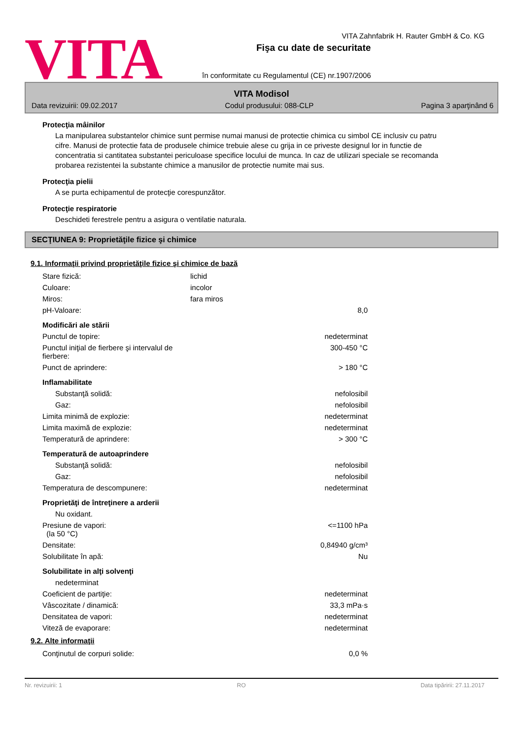VITA
VITA Zahnfabrik H. Rauter GmbH & Co. KG
Fişa cu date de securitate
în conformitate cu Regulamentul (CE) nr.1907/2006
VITA Modisol
Data revizuirii: 09.02.2017 Codul produsului: 088-CLP Pagina 3 aparţinând 6
Protecţia mâinilor
La manipularea substantelor chimice sunt permise numai manusi de protectie chimica cu simbol CE inclusiv cu patru cifre. Manusi de protectie fata de produsele chimice trebuie alese cu grija in ce priveste designul lor in functie de concentratia si cantitatea substantei periculoase specifice locului de munca. In caz de utilizari speciale se recomanda probarea rezistentei la substante chimice a manusilor de protectie numite mai sus.
Protecţia pielii
A se purta echipamentul de protecţie corespunzător.
Protecţie respiratorie
Deschideti ferestrele pentru a asigura o ventilatie naturala.
SECŢIUNEA 9: Proprietăţile fizice şi chimice
9.1. Informaţii privind proprietăţile fizice şi chimice de bază
| Stare fizică: | lichid | |
| Culoare: | incolor | |
| Miros: | fara miros | |
| pH-Valoare: | | 8,0 |
| Modificări ale stării | | |
| Punctul de topire: | | nedeterminat |
| Punctul iniţial de fierbere şi intervalul de fierbere: | | 300-450 °C |
| Punct de aprindere: | | > 180 °C |
| Inflamabilitate | | |
| Substanţă solidă: | | nefolosibil |
| Gaz: | | nefolosibil |
| Limita minimă de explozie: | | nedeterminat |
| Limita maximă de explozie: | | nedeterminat |
| Temperatură de aprindere: | | > 300 °C |
| Temperatură de autoaprindere | | |
| Substanţă solidă: | | nefolosibil |
| Gaz: | | nefolosibil |
| Temperatura de descompunere: | | nedeterminat |
| Proprietăţi de întreţinere a arderii | | |
| Nu oxidant. | | |
| Presiune de vapori: (la 50 °C) | | <=1100 hPa |
| Densitate: | | 0,84940 g/cm³ |
| Solubilitate în apă: | | Nu |
| Solubilitate in alţi solvenţi | | |
| nedeterminat | | |
| Coeficient de partiţie: | | nedeterminat |
| Vâscozitate / dinamică: | | 33,3 mPa·s |
| Densitatea de vapori: | | nedeterminat |
| Viteză de evaporare: | | nedeterminat |
9.2. Alte informaţii
| Conţinutul de corpuri solide: | | 0,0 % |
Nr. revizuirii: 1 RO Data tipăririi: 27.11.2017